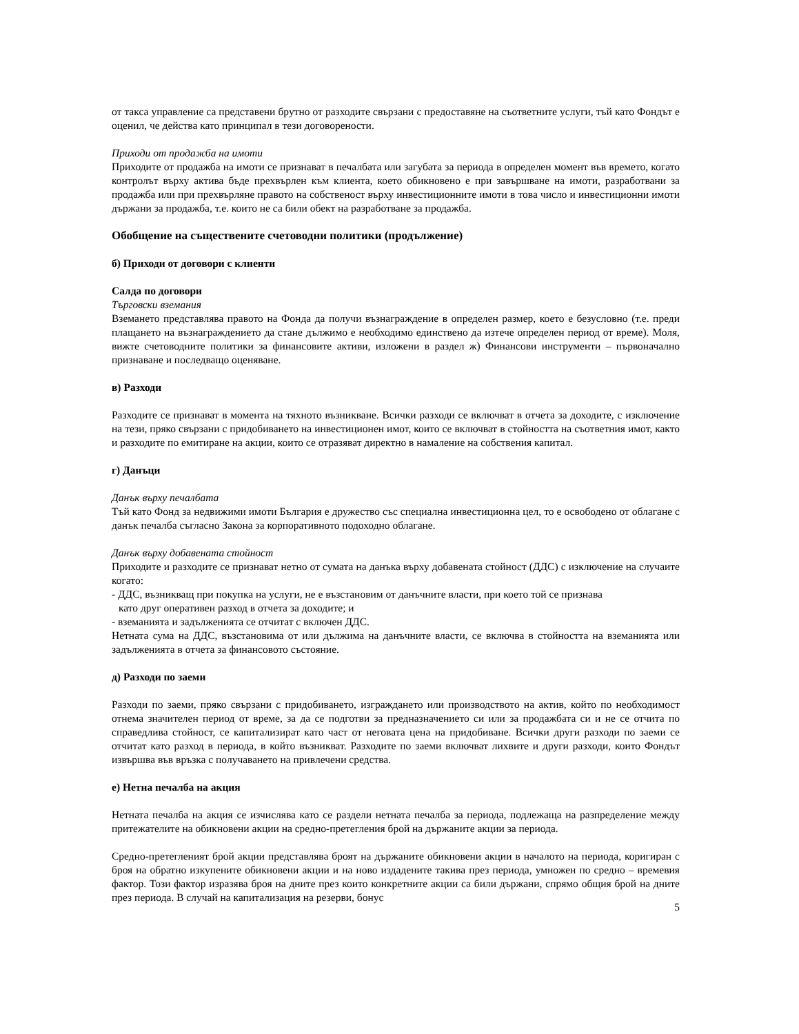от такса управление са представени брутно от разходите свързани с предоставяне на съответните услуги, тъй като Фондът е оценил, че действа като принципал в тези договорености.
Приходи от продажба на имоти
Приходите от продажба на имоти се признават в печалбата или загубата за периода в определен момент във времето, когато контролът върху актива бъде прехвърлен към клиента, което обикновено е при завършване на имоти, разработвани за продажба или при прехвърляне правото на собственост върху инвестиционните имоти в това число и инвестиционни имоти държани за продажба, т.е. които не са били обект на разработване за продажба.
Обобщение на съществените счетоводни политики (продължение)
б) Приходи от договори с клиенти
Салда по договори
Търговски вземания
Вземането представлява правото на Фонда да получи възнаграждение в определен размер, което е безусловно (т.е. преди плащането на възнаграждението да стане дължимо е необходимо единствено да изтече определен период от време). Моля, вижте счетоводните политики за финансовите активи, изложени в раздел ж) Финансови инструменти – първоначално признаване и последващо оценяване.
в) Разходи
Разходите се признават в момента на тяхното възникване. Всички разходи се включват в отчета за доходите, с изключение на тези, пряко свързани с придобиването на инвестиционен имот, които се включват в стойността на съответния имот, както и разходите по емитиране на акции, които се отразяват директно в намаление на собствения капитал.
г) Данъци
Данък върху печалбата
Тъй като Фонд за недвижими имоти България е дружество със специална инвестиционна цел, то е освободено от облагане с данък печалба съгласно Закона за корпоративното подоходно облагане.
Данък върху добавената стойност
Приходите и разходите се признават нетно от сумата на данъка върху добавената стойност (ДДС) с изключение на случаите когато:
- ДДС, възникващ при покупка на услуги, не е възстановим от данъчните власти, при което той се признава
като друг оперативен разход в отчета за доходите; и
- вземанията и задълженията се отчитат с включен ДДС.
Нетната сума на ДДС, възстановима от или дължима на данъчните власти, се включва в стойността на вземанията или задълженията в отчета за финансовото състояние.
д) Разходи по заеми
Разходи по заеми, пряко свързани с придобиването, изграждането или производството на актив, който по необходимост отнема значителен период от време, за да се подготви за предназначението си или за продажбата си и не се отчита по справедлива стойност, се капитализират като част от неговата цена на придобиване. Всички други разходи по заеми се отчитат като разход в периода, в който възникват. Разходите по заеми включват лихвите и други разходи, които Фондът извършва във връзка с получаването на привлечени средства.
е) Нетна печалба на акция
Нетната печалба на акция се изчислява като се раздели нетната печалба за периода, подлежаща на разпределение между притежателите на обикновени акции на средно-претегления брой на държаните акции за периода.
Средно-претегленият брой акции представлява броят на държаните обикновени акции в началото на периода, коригиран с броя на обратно изкупените обикновени акции и на ново издадените такива през периода, умножен по средно – времевия фактор. Този фактор изразява броя на дните през които конкретните акции са били държани, спрямо общия брой на дните през периода. В случай на капитализация на резерви, бонус
5